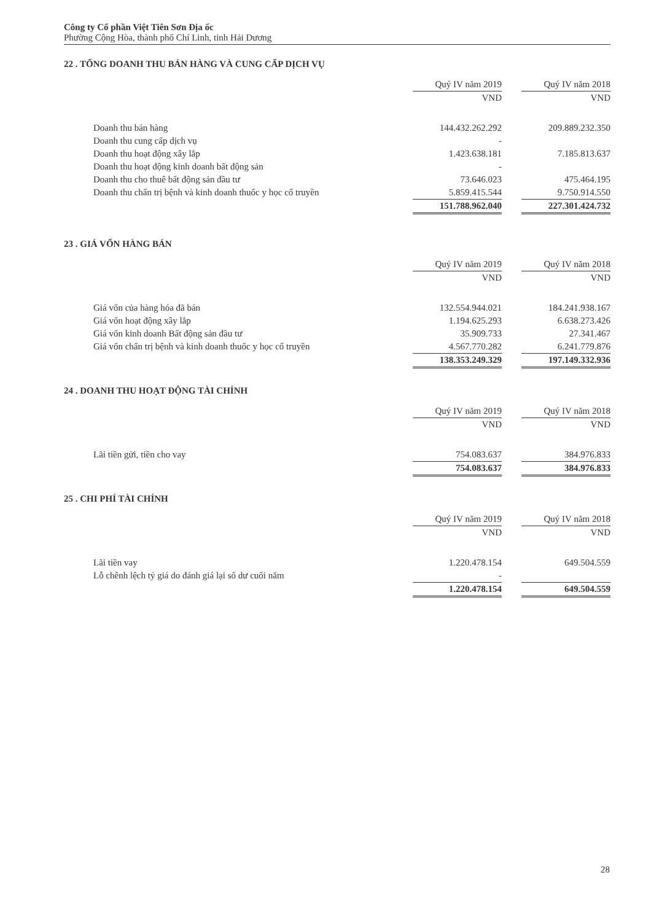Công ty Cổ phần Việt Tiên Sơn Địa ốc
Phường Cộng Hòa, thành phố Chí Linh, tỉnh Hải Dương
22 . TỔNG DOANH THU BÁN HÀNG VÀ CUNG CẤP DỊCH VỤ
| | Quý IV năm 2019 | | Quý IV năm 2018 |
| --- | --- | --- | --- |
| | VND | | VND |
| Doanh thu bán hàng | 144.432.262.292 | | 209.889.232.350 |
| Doanh thu cung cấp dịch vụ | - | | |
| Doanh thu hoạt động xây lắp | 1.423.638.181 | | 7.185.813.637 |
| Doanh thu hoạt động kinh doanh bất động sản | - | | |
| Doanh thu cho thuê bất động sản đầu tư | 73.646.023 | | 475.464.195 |
| Doanh thu chẩn trị bệnh và kinh doanh thuốc y học cổ truyền | 5.859.415.544 | | 9.750.914.550 |
| | 151.788.962.040 | | 227.301.424.732 |
23 . GIÁ VỐN HÀNG BÁN
| | Quý IV năm 2019 | | Quý IV năm 2018 |
| --- | --- | --- | --- |
| | VND | | VND |
| Giá vốn của hàng hóa đã bán | 132.554.944.021 | | 184.241.938.167 |
| Giá vốn hoạt động xây lắp | 1.194.625.293 | | 6.638.273.426 |
| Giá vốn kinh doanh Bất động sản đầu tư | 35.909.733 | | 27.341.467 |
| Giá vốn chẩn trị bệnh và kinh doanh thuốc y học cổ truyền | 4.567.770.282 | | 6.241.779.876 |
| | 138.353.249.329 | | 197.149.332.936 |
24 . DOANH THU HOẠT ĐỘNG TÀI CHÍNH
| | Quý IV năm 2019 | | Quý IV năm 2018 |
| --- | --- | --- | --- |
| | VND | | VND |
| Lãi tiền gửi, tiền cho vay | 754.083.637 | | 384.976.833 |
| | 754.083.637 | | 384.976.833 |
25 . CHI PHÍ TÀI CHÍNH
| | Quý IV năm 2019 | | Quý IV năm 2018 |
| --- | --- | --- | --- |
| | VND | | VND |
| Lãi tiền vay | 1.220.478.154 | | 649.504.559 |
| Lỗ chênh lệch tỷ giá do đánh giá lại số dư cuối năm | - | | |
| | 1.220.478.154 | | 649.504.559 |
28